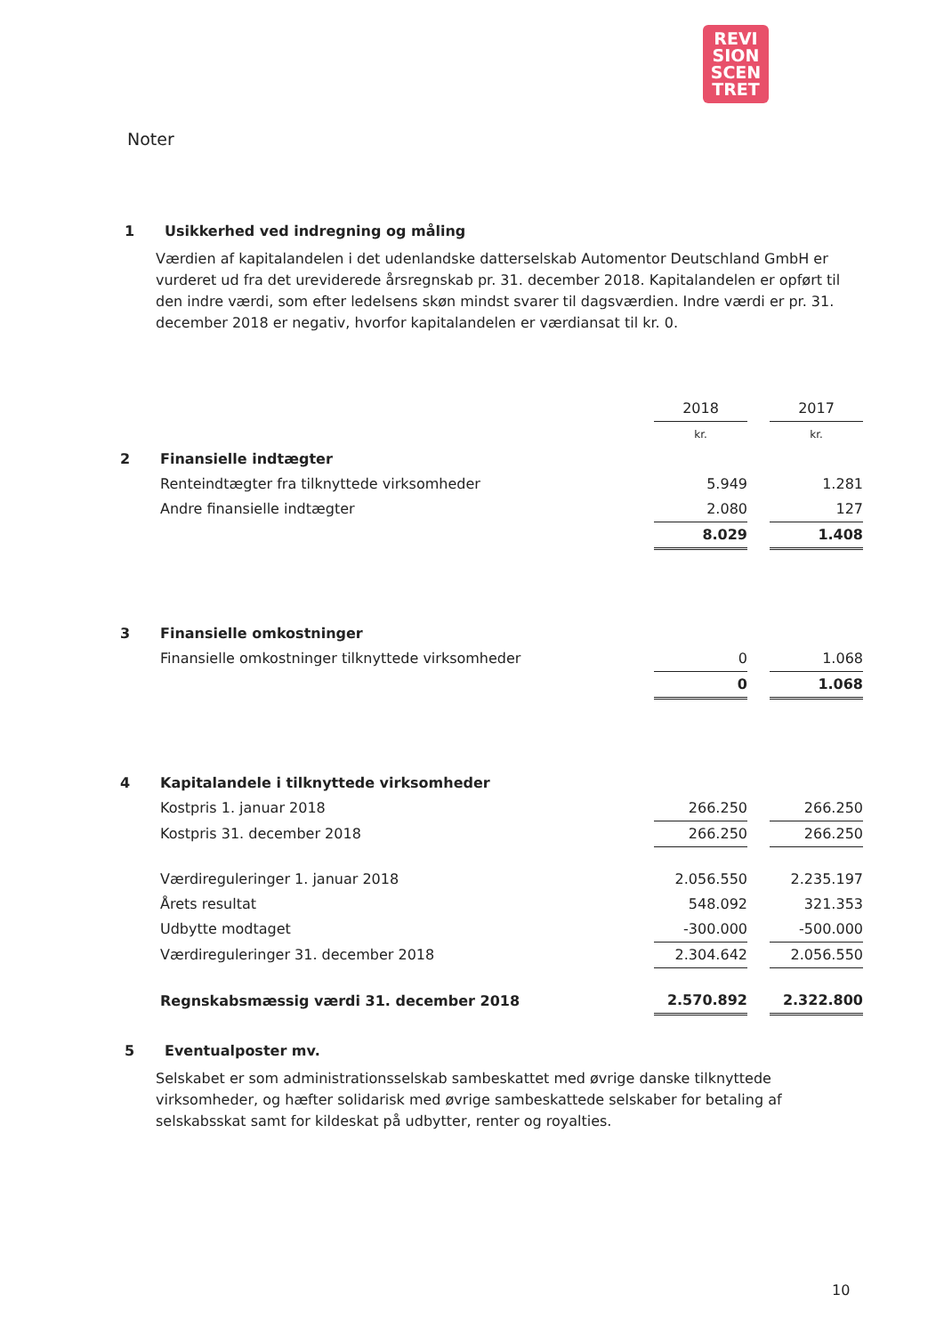REVI
SION
SCEN
TRET
Noter
1 Usikkerhed ved indregning og måling
Værdien af kapitalandelen i det udenlandske datterselskab Automentor Deutschland GmbH er vurderet ud fra det ureviderede årsregnskab pr. 31. december 2018. Kapitalandelen er opført til den indre værdi, som efter ledelsens skøn mindst svarer til dagsværdien. Indre værdi er pr. 31. december 2018 er negativ, hvorfor kapitalandelen er værdiansat til kr. 0.
| | | 2018 | | 2017 |
| | | kr. | | kr. |
| 2 | Finansielle indtægter | | | |
| | Renteindtægter fra tilknyttede virksomheder | 5.949 | | 1.281 |
| | Andre finansielle indtægter | 2.080 | | 127 |
| | | 8.029 | | 1.408 |
| 3 | Finansielle omkostninger | | | |
| | Finansielle omkostninger tilknyttede virksomheder | 0 | | 1.068 |
| | | 0 | | 1.068 |
| 4 | Kapitalandele i tilknyttede virksomheder | | | |
| | Kostpris 1. januar 2018 | 266.250 | | 266.250 |
| | Kostpris 31. december 2018 | 266.250 | | 266.250 |
| | Værdireguleringer 1. januar 2018 | 2.056.550 | | 2.235.197 |
| | Årets resultat | 548.092 | | 321.353 |
| | Udbytte modtaget | -300.000 | | -500.000 |
| | Værdireguleringer 31. december 2018 | 2.304.642 | | 2.056.550 |
| | Regnskabsmæssig værdi 31. december 2018 | 2.570.892 | | 2.322.800 |
5 Eventualposter mv.
Selskabet er som administrationsselskab sambeskattet med øvrige danske tilknyttede virksomheder, og hæfter solidarisk med øvrige sambeskattede selskaber for betaling af selskabsskat samt for kildeskat på udbytter, renter og royalties.
10